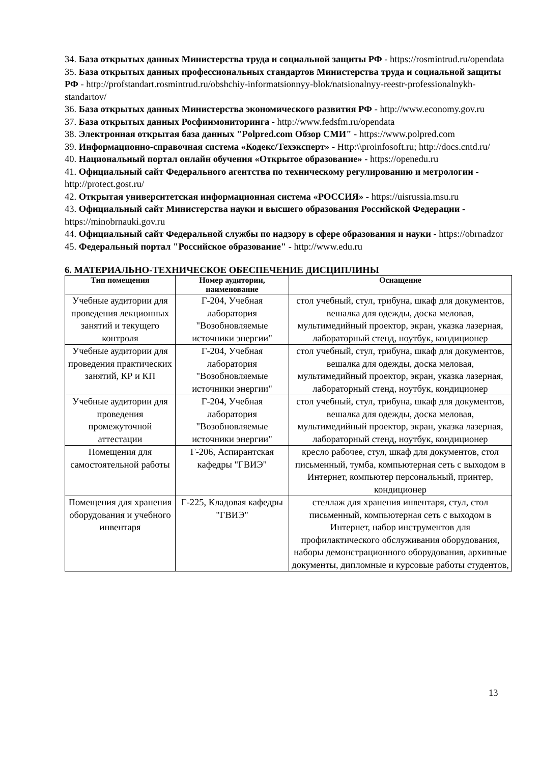34. База открытых данных Министерства труда и социальной защиты РФ - https://rosmintrud.ru/opendata
35. База открытых данных профессиональных стандартов Министерства труда и социальной защиты РФ - http://profstandart.rosmintrud.ru/obshchiy-informatsionnyy-blok/natsionalnyy-reestr-professionalnykh-standartov/
36. База открытых данных Министерства экономического развития РФ - http://www.economy.gov.ru
37. База открытых данных Росфинмониторинга - http://www.fedsfm.ru/opendata
38. Электронная открытая база данных "Polpred.com Обзор СМИ" - https://www.polpred.com
39. Информационно-справочная система «Кодекс/Техэксперт» - Http:\\proinfosoft.ru; http://docs.cntd.ru/
40. Национальный портал онлайн обучения «Открытое образование» - https://openedu.ru
41. Официальный сайт Федерального агентства по техническому регулированию и метрологии - http://protect.gost.ru/
42. Открытая университетская информационная система «РОССИЯ» - https://uisrussia.msu.ru
43. Официальный сайт Министерства науки и высшего образования Российской Федерации - https://minobrnauki.gov.ru
44. Официальный сайт Федеральной службы по надзору в сфере образования и науки - https://obrnadzor
45. Федеральный портал "Российское образование" - http://www.edu.ru
6. МАТЕРИАЛЬНО-ТЕХНИЧЕСКОЕ ОБЕСПЕЧЕНИЕ ДИСЦИПЛИНЫ
| Тип помещения | Номер аудитории, наименование | Оснащение |
| --- | --- | --- |
| Учебные аудитории для проведения лекционных занятий и текущего контроля | Г-204, Учебная лаборатория "Возобновляемые источники энергии" | стол учебный, стул, трибуна, шкаф для документов, вешалка для одежды, доска меловая, мультимедийный проектор, экран, указка лазерная, лабораторный стенд, ноутбук, кондиционер |
| Учебные аудитории для проведения практических занятий, КР и КП | Г-204, Учебная лаборатория "Возобновляемые источники энергии" | стол учебный, стул, трибуна, шкаф для документов, вешалка для одежды, доска меловая, мультимедийный проектор, экран, указка лазерная, лабораторный стенд, ноутбук, кондиционер |
| Учебные аудитории для проведения промежуточной аттестации | Г-204, Учебная лаборатория "Возобновляемые источники энергии" | стол учебный, стул, трибуна, шкаф для документов, вешалка для одежды, доска меловая, мультимедийный проектор, экран, указка лазерная, лабораторный стенд, ноутбук, кондиционер |
| Помещения для самостоятельной работы | Г-206, Аспирантская кафедры "ГВИЭ" | кресло рабочее, стул, шкаф для документов, стол письменный, тумба, компьютерная сеть с выходом в Интернет, компьютер персональный, принтер, кондиционер |
| Помещения для хранения оборудования и учебного инвентаря | Г-225, Кладовая кафедры "ГВИЭ" | стеллаж для хранения инвентаря, стул, стол письменный, компьютерная сеть с выходом в Интернет, набор инструментов для профилактического обслуживания оборудования, наборы демонстрационного оборудования, архивные документы, дипломные и курсовые работы студентов, |
13